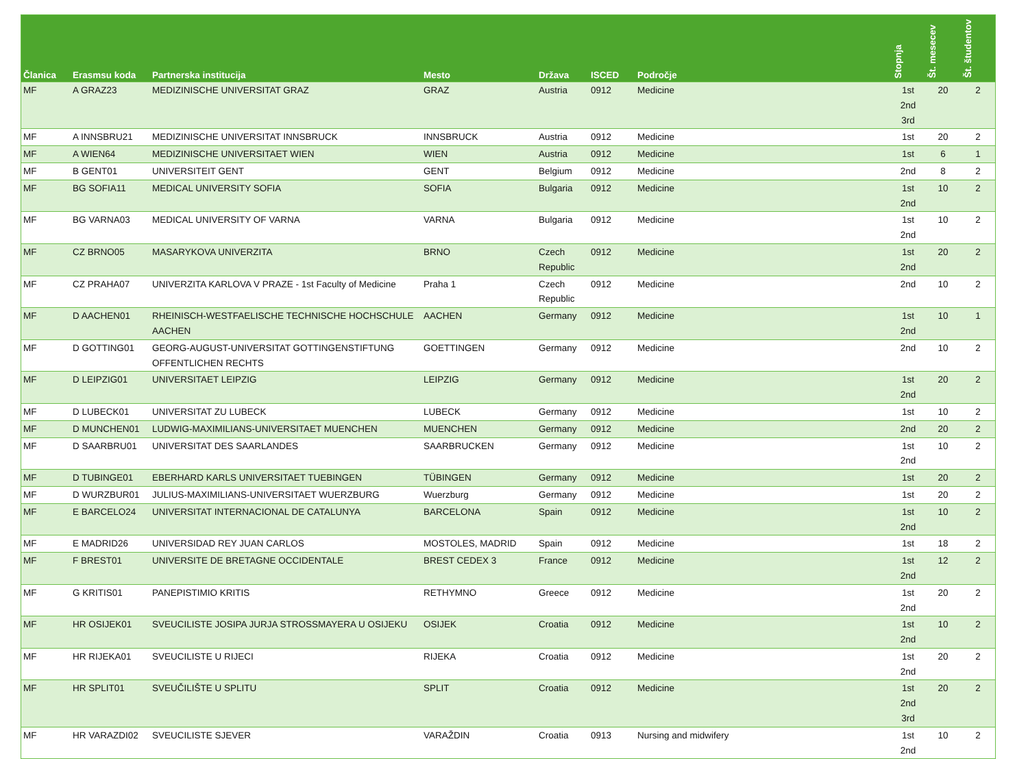| Članica | Erasmsu koda | Partnerska institucija | Mesto | Država | ISCED | Področje | Stopnja | Št. mesecev | Št. študentov |
| --- | --- | --- | --- | --- | --- | --- | --- | --- | --- |
| MF | A GRAZ23 | MEDIZINISCHE UNIVERSITAT GRAZ | GRAZ | Austria | 0912 | Medicine | 1st 2nd 3rd | 20 | 2 |
| MF | A INNSBRU21 | MEDIZINISCHE UNIVERSITAT INNSBRUCK | INNSBRUCK | Austria | 0912 | Medicine | 1st | 20 | 2 |
| MF | A WIEN64 | MEDIZINISCHE UNIVERSITAET WIEN | WIEN | Austria | 0912 | Medicine | 1st | 6 | 1 |
| MF | B GENT01 | UNIVERSITEIT GENT | GENT | Belgium | 0912 | Medicine | 2nd | 8 | 2 |
| MF | BG SOFIA11 | MEDICAL UNIVERSITY SOFIA | SOFIA | Bulgaria | 0912 | Medicine | 1st 2nd | 10 | 2 |
| MF | BG VARNA03 | MEDICAL UNIVERSITY OF VARNA | VARNA | Bulgaria | 0912 | Medicine | 1st 2nd | 10 | 2 |
| MF | CZ BRNO05 | MASARYKOVA UNIVERZITA | BRNO | Czech Republic | 0912 | Medicine | 1st 2nd | 20 | 2 |
| MF | CZ PRAHA07 | UNIVERZITA KARLOVA V PRAZE - 1st Faculty of Medicine | Praha 1 | Czech Republic | 0912 | Medicine | 2nd | 10 | 2 |
| MF | D AACHEN01 | RHEINISCH-WESTFAELISCHE TECHNISCHE HOCHSCHULE AACHEN | AACHEN | Germany | 0912 | Medicine | 1st 2nd | 10 | 1 |
| MF | D GOTTING01 | GEORG-AUGUST-UNIVERSITAT GOTTINGENSTIFTUNG OFFENTLICHEN RECHTS | GOETTINGEN | Germany | 0912 | Medicine | 2nd | 10 | 2 |
| MF | D LEIPZIG01 | UNIVERSITAET LEIPZIG | LEIPZIG | Germany | 0912 | Medicine | 1st 2nd | 20 | 2 |
| MF | D LUBECK01 | UNIVERSITAT ZU LUBECK | LUBECK | Germany | 0912 | Medicine | 1st | 10 | 2 |
| MF | D MUNCHEN01 | LUDWIG-MAXIMILIANS-UNIVERSITAET MUENCHEN | MUENCHEN | Germany | 0912 | Medicine | 2nd | 20 | 2 |
| MF | D SAARBRU01 | UNIVERSITAT DES SAARLANDES | SAARBRUCKEN | Germany | 0912 | Medicine | 1st 2nd | 10 | 2 |
| MF | D TUBINGE01 | EBERHARD KARLS UNIVERSITAET TUEBINGEN | TÜBINGEN | Germany | 0912 | Medicine | 1st | 20 | 2 |
| MF | D WURZBUR01 | JULIUS-MAXIMILIANS-UNIVERSITAET WUERZBURG | Wuerzburg | Germany | 0912 | Medicine | 1st | 20 | 2 |
| MF | E BARCELO24 | UNIVERSITAT INTERNACIONAL DE CATALUNYA | BARCELONA | Spain | 0912 | Medicine | 1st 2nd | 10 | 2 |
| MF | E MADRID26 | UNIVERSIDAD REY JUAN CARLOS | MOSTOLES, MADRID | Spain | 0912 | Medicine | 1st | 18 | 2 |
| MF | F BREST01 | UNIVERSITE DE BRETAGNE OCCIDENTALE | BREST CEDEX 3 | France | 0912 | Medicine | 1st 2nd | 12 | 2 |
| MF | G KRITIS01 | PANEPISTIMIO KRITIS | RETHYMNO | Greece | 0912 | Medicine | 1st 2nd | 20 | 2 |
| MF | HR OSIJEK01 | SVEUCILISTE JOSIPA JURJA STROSSMAYERA U OSIJEKU | OSIJEK | Croatia | 0912 | Medicine | 1st 2nd | 10 | 2 |
| MF | HR RIJEKA01 | SVEUCILISTE U RIJECI | RIJEKA | Croatia | 0912 | Medicine | 1st 2nd | 20 | 2 |
| MF | HR SPLIT01 | SVEUČILIŠTE U SPLITU | SPLIT | Croatia | 0912 | Medicine | 1st 2nd 3rd | 20 | 2 |
| MF | HR VARAZDI02 | SVEUCILISTE SJEVER | VARAŽDIN | Croatia | 0913 | Nursing and midwifery | 1st 2nd | 10 | 2 |